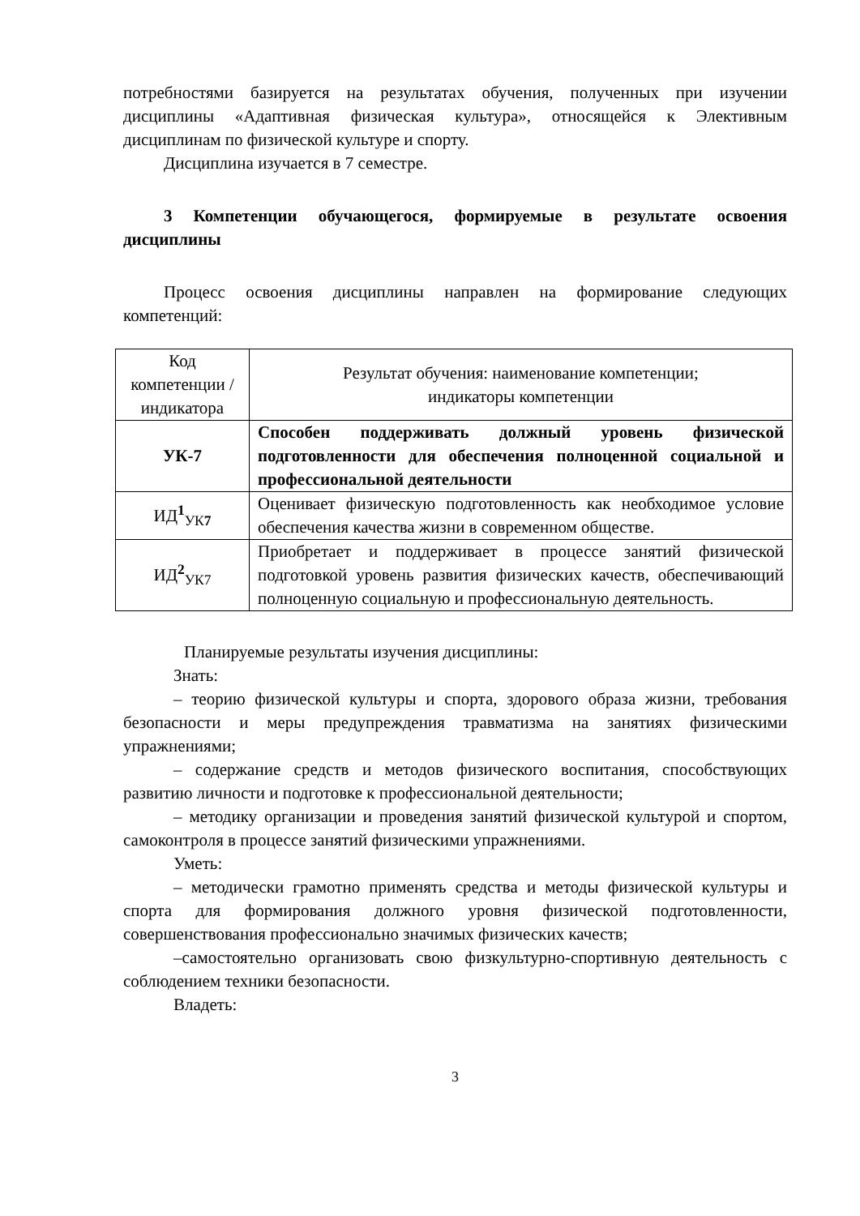потребностями базируется на результатах обучения, полученных при изучении дисциплины «Адаптивная физическая культура», относящейся к Элективным дисциплинам по физической культуре и спорту.
Дисциплина изучается в 7 семестре.
3 Компетенции обучающегося, формируемые в результате освоения дисциплины
Процесс освоения дисциплины направлен на формирование следующих компетенций:
| Код компетенции / индикатора | Результат обучения: наименование компетенции; индикаторы компетенции |
| УК-7 | Способен поддерживать должный уровень физической подготовленности для обеспечения полноценной социальной и профессиональной деятельности |
| ИД<sup>1</sup><sub>УК7</sub> | Оценивает физическую подготовленность как необходимое условие обеспечения качества жизни в современном обществе. |
| ИД<sup>2</sup><sub>УК7</sub> | Приобретает и поддерживает в процессе занятий физической подготовкой уровень развития физических качеств, обеспечивающий полноценную социальную и профессиональную деятельность. |
Планируемые результаты изучения дисциплины:
Знать:
– теорию физической культуры и спорта, здорового образа жизни, требования безопасности и меры предупреждения травматизма на занятиях физическими упражнениями;
– содержание средств и методов физического воспитания, способствующих развитию личности и подготовке к профессиональной деятельности;
– методику организации и проведения занятий физической культурой и спортом, самоконтроля в процессе занятий физическими упражнениями.
Уметь:
– методически грамотно применять средства и методы физической культуры и спорта для формирования должного уровня физической подготовленности, совершенствования профессионально значимых физических качеств;
–самостоятельно организовать свою физкультурно-спортивную деятельность с соблюдением техники безопасности.
Владеть:
3